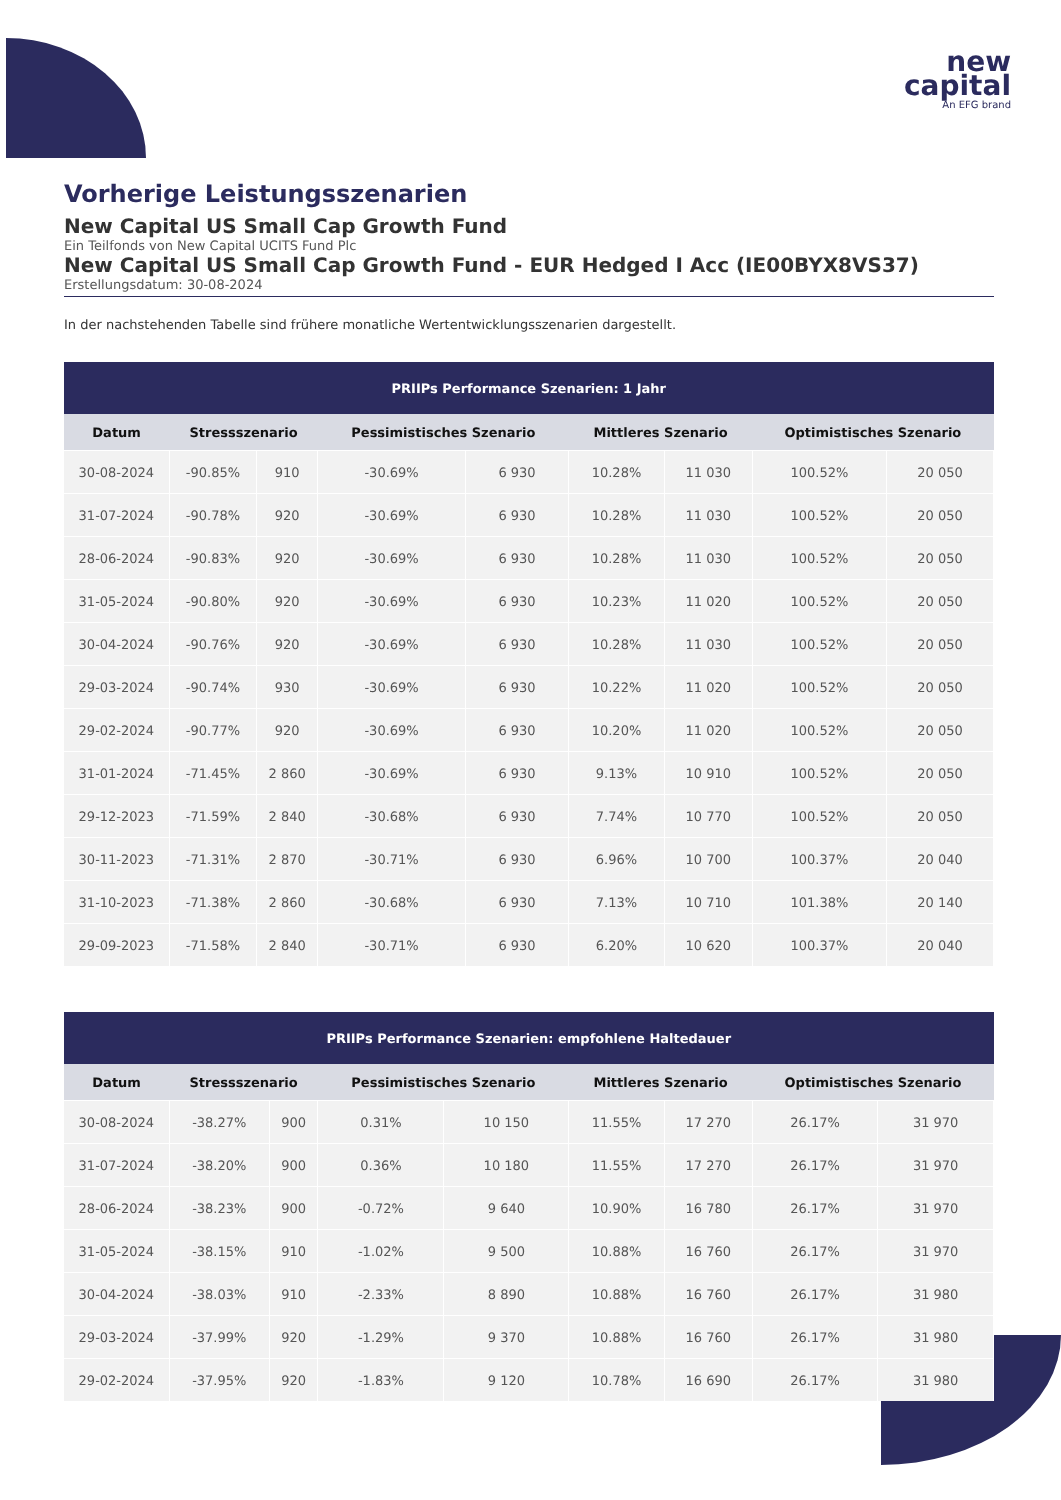new
capital
An EFG brand
Vorherige Leistungsszenarien
New Capital US Small Cap Growth Fund
Ein Teilfonds von New Capital UCITS Fund Plc
New Capital US Small Cap Growth Fund - EUR Hedged I Acc (IE00BYX8VS37)
Erstellungsdatum: 30-08-2024
In der nachstehenden Tabelle sind frühere monatliche Wertentwicklungsszenarien dargestellt.
| PRIIPs Performance Szenarien: 1 Jahr | | | | | | | | |
| --- | --- | --- | --- | --- | --- | --- | --- | --- |
| Datum | Stressszenario | | Pessimistisches Szenario | | Mittleres Szenario | | Optimistisches Szenario | |
| 30-08-2024 | -90.85% | 910 | -30.69% | 6 930 | 10.28% | 11 030 | 100.52% | 20 050 |
| 31-07-2024 | -90.78% | 920 | -30.69% | 6 930 | 10.28% | 11 030 | 100.52% | 20 050 |
| 28-06-2024 | -90.83% | 920 | -30.69% | 6 930 | 10.28% | 11 030 | 100.52% | 20 050 |
| 31-05-2024 | -90.80% | 920 | -30.69% | 6 930 | 10.23% | 11 020 | 100.52% | 20 050 |
| 30-04-2024 | -90.76% | 920 | -30.69% | 6 930 | 10.28% | 11 030 | 100.52% | 20 050 |
| 29-03-2024 | -90.74% | 930 | -30.69% | 6 930 | 10.22% | 11 020 | 100.52% | 20 050 |
| 29-02-2024 | -90.77% | 920 | -30.69% | 6 930 | 10.20% | 11 020 | 100.52% | 20 050 |
| 31-01-2024 | -71.45% | 2 860 | -30.69% | 6 930 | 9.13% | 10 910 | 100.52% | 20 050 |
| 29-12-2023 | -71.59% | 2 840 | -30.68% | 6 930 | 7.74% | 10 770 | 100.52% | 20 050 |
| 30-11-2023 | -71.31% | 2 870 | -30.71% | 6 930 | 6.96% | 10 700 | 100.37% | 20 040 |
| 31-10-2023 | -71.38% | 2 860 | -30.68% | 6 930 | 7.13% | 10 710 | 101.38% | 20 140 |
| 29-09-2023 | -71.58% | 2 840 | -30.71% | 6 930 | 6.20% | 10 620 | 100.37% | 20 040 |
| PRIIPs Performance Szenarien: empfohlene Haltedauer | | | | | | | | |
| --- | --- | --- | --- | --- | --- | --- | --- | --- |
| Datum | Stressszenario | | Pessimistisches Szenario | | Mittleres Szenario | | Optimistisches Szenario | |
| 30-08-2024 | -38.27% | 900 | 0.31% | 10 150 | 11.55% | 17 270 | 26.17% | 31 970 |
| 31-07-2024 | -38.20% | 900 | 0.36% | 10 180 | 11.55% | 17 270 | 26.17% | 31 970 |
| 28-06-2024 | -38.23% | 900 | -0.72% | 9 640 | 10.90% | 16 780 | 26.17% | 31 970 |
| 31-05-2024 | -38.15% | 910 | -1.02% | 9 500 | 10.88% | 16 760 | 26.17% | 31 970 |
| 30-04-2024 | -38.03% | 910 | -2.33% | 8 890 | 10.88% | 16 760 | 26.17% | 31 980 |
| 29-03-2024 | -37.99% | 920 | -1.29% | 9 370 | 10.88% | 16 760 | 26.17% | 31 980 |
| 29-02-2024 | -37.95% | 920 | -1.83% | 9 120 | 10.78% | 16 690 | 26.17% | 31 980 |